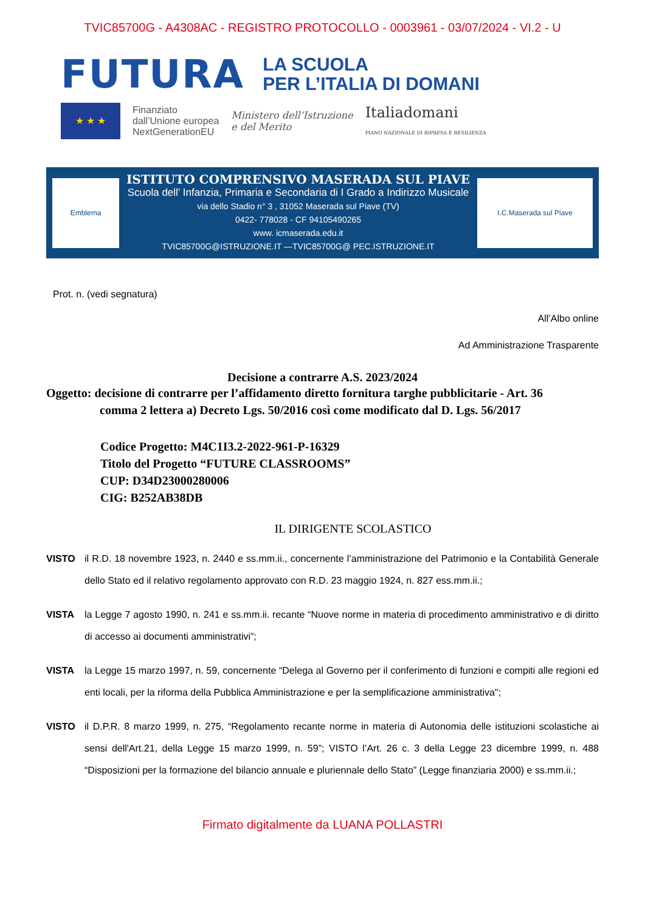TVIC85700G - A4308AC - REGISTRO PROTOCOLLO - 0003961 - 03/07/2024 - VI.2 - U
FUTURA LA SCUOLA
PER L’ITALIA DI DOMANI
★ ★ ★
Finanziato
dall’Unione europea
NextGenerationEU
Ministero dell’Istruzione
e del Merito
Italiadomani
PIANO NAZIONALE DI RIPRESA E RESILIENZA
Emblema
ISTITUTO COMPRENSIVO MASERADA SUL PIAVE
Scuola dell’ Infanzia, Primaria e Secondaria di I Grado a Indirizzo Musicale
via dello Stadio n° 3 , 31052 Maserada sul Piave (TV)
0422- 778028 - CF 94105490265
www. icmaserada.edu.it
TVIC85700G@ISTRUZIONE.IT —TVIC85700G@ PEC.ISTRUZIONE.IT
I.C.Maserada sul Piave
Prot. n. (vedi segnatura)
All’Albo online
Ad Amministrazione Trasparente
Decisione a contrarre A.S. 2023/2024
Oggetto: decisione di contrarre per l’affidamento diretto fornitura targhe pubblicitarie - Art. 36
comma 2 lettera a) Decreto Lgs. 50/2016 così come modificato dal D. Lgs. 56/2017
Codice Progetto: M4C1I3.2-2022-961-P-16329
Titolo del Progetto “FUTURE CLASSROOMS”
CUP: D34D23000280006
CIG: B252AB38DB
IL DIRIGENTE SCOLASTICO
VISTO il R.D. 18 novembre 1923, n. 2440 e ss.mm.ii., concernente l’amministrazione del Patrimonio e la Contabilità Generale dello Stato ed il relativo regolamento approvato con R.D. 23 maggio 1924, n. 827 ess.mm.ii.;
VISTA la Legge 7 agosto 1990, n. 241 e ss.mm.ii. recante “Nuove norme in materia di procedimento amministrativo e di diritto di accesso ai documenti amministrativi”;
VISTA la Legge 15 marzo 1997, n. 59, concernente “Delega al Governo per il conferimento di funzioni e compiti alle regioni ed enti locali, per la riforma della Pubblica Amministrazione e per la semplificazione amministrativa";
VISTO il D.P.R. 8 marzo 1999, n. 275, “Regolamento recante norme in materia di Autonomia delle istituzioni scolastiche ai sensi dell'Art.21, della Legge 15 marzo 1999, n. 59”; VISTO l’Art. 26 c. 3 della Legge 23 dicembre 1999, n. 488 “Disposizioni per la formazione del bilancio annuale e pluriennale dello Stato” (Legge finanziaria 2000) e ss.mm.ii.;
Firmato digitalmente da LUANA POLLASTRI